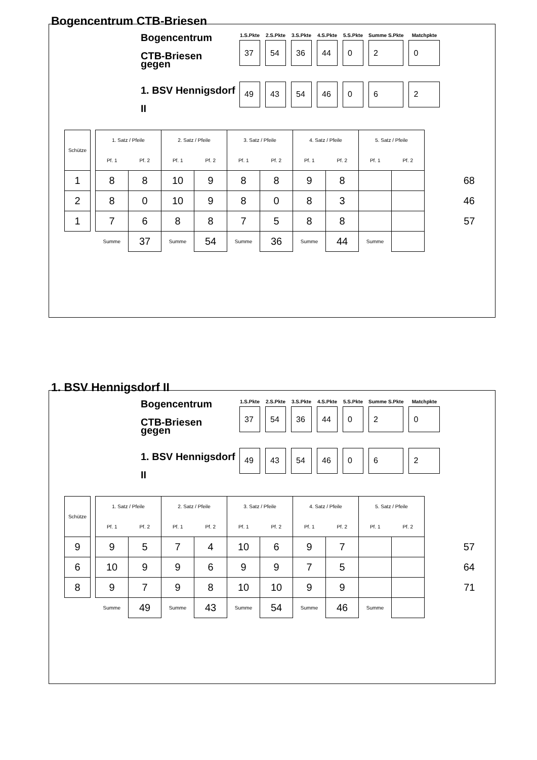Bogencentrum CTB-Briesen
Bogencentrum CTB-Briesen
gegen
1. BSV Hennigsdorf II
| 1.S.Pkte | 2.S.Pkte | 3.S.Pkte | 4.S.Pkte | 5.S.Pkte | Summe S.Pkte | Matchpkte |
| --- | --- | --- | --- | --- | --- | --- |
| 37 | 54 | 36 | 44 | 0 | 2 | 0 |
| 49 | 43 | 54 | 46 | 0 | 6 | 2 |
| Schütze | | 1. Satz / Pfeile | | 2. Satz / Pfeile | | 3. Satz / Pfeile | | 4. Satz / Pfeile | | 5. Satz / Pfeile | | |
| | | Pf. 1 | Pf. 2 | Pf. 1 | Pf. 2 | Pf. 1 | Pf. 2 | Pf. 1 | Pf. 2 | Pf. 1 | Pf. 2 | |
| 1 | | 8 | 8 | 10 | 9 | 8 | 8 | 9 | 8 | | | 68 |
| 2 | | 8 | 0 | 10 | 9 | 8 | 0 | 8 | 3 | | | 46 |
| 1 | | 7 | 6 | 8 | 8 | 7 | 5 | 8 | 8 | | | 57 |
| | | Summe | 37 | Summe | 54 | Summe | 36 | Summe | 44 | Summe | | |
1. BSV Hennigsdorf II
Bogencentrum CTB-Briesen
gegen
1. BSV Hennigsdorf II
| 1.S.Pkte | 2.S.Pkte | 3.S.Pkte | 4.S.Pkte | 5.S.Pkte | Summe S.Pkte | Matchpkte |
| --- | --- | --- | --- | --- | --- | --- |
| 37 | 54 | 36 | 44 | 0 | 2 | 0 |
| 49 | 43 | 54 | 46 | 0 | 6 | 2 |
| Schütze | | 1. Satz / Pfeile | | 2. Satz / Pfeile | | 3. Satz / Pfeile | | 4. Satz / Pfeile | | 5. Satz / Pfeile | | |
| | | Pf. 1 | Pf. 2 | Pf. 1 | Pf. 2 | Pf. 1 | Pf. 2 | Pf. 1 | Pf. 2 | Pf. 1 | Pf. 2 | |
| 9 | | 9 | 5 | 7 | 4 | 10 | 6 | 9 | 7 | | | 57 |
| 6 | | 10 | 9 | 9 | 6 | 9 | 9 | 7 | 5 | | | 64 |
| 8 | | 9 | 7 | 9 | 8 | 10 | 10 | 9 | 9 | | | 71 |
| | | Summe | 49 | Summe | 43 | Summe | 54 | Summe | 46 | Summe | | |